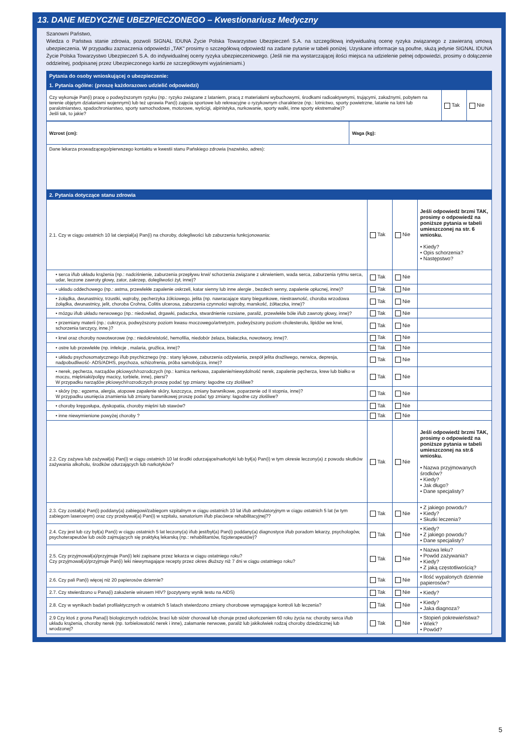13. DANE MEDYCZNE UBEZPIECZONEGO – Kwestionariusz Medyczny
Szanowni Państwo,
Wiedza o Państwa stanie zdrowia, pozwoli SIGNAL IDUNA Życie Polska Towarzystwo Ubezpieczeń S.A. na szczegółową indywidualną ocenę ryzyka związanego z zawieraną umową ubezpieczenia. W przypadku zaznaczenia odpowiedzi „TAK" prosimy o szczegółową odpowiedź na zadane pytanie w tabeli poniżej. Uzyskane informacje są poufne, służą jedynie SIGNAL IDUNA Życie Polska Towarzystwo Ubezpieczeń S.A. do indywidualnej oceny ryzyka ubezpieczeniowego. (Jeśli nie ma wystarczającej ilości miejsca na udzielenie pełnej odpowiedzi, prosimy o dołączenie oddzielnej, podpisanej przez Ubezpieczonego kartki ze szczegółowymi wyjaśnieniami.)
| Pytania do osoby wnioskującej o ubezpieczenie: | | |
| --- | --- | --- |
| 1. Pytania ogólne: (proszę każdorazowo udzielić odpowiedzi) | | |
| Czy wykonuje Pan(i) pracę o podwyższonym ryzyku (np.: ryzyko związane z lataniem, pracą z materiałami wybuchowymi, środkami radioaktywnymi, trującymi, zakaźnymi, pobytem na terenie objętym działaniami wojennymi) lub też uprawia Pan(i) zajęcia sportowe lub rekreacyjne o ryzykownym charakterze (np.: lotnictwo, sporty powietrzne, latanie na lotni lub paralotniarstwo, spadochroniarstwo, sporty samochodowe, motorowe, wyścigi, alpinistyka, nurkowanie, sporty walki, inne sporty ekstremalne)? Jeśli tak, to jakie? | Tak | Nie |
| Wzrost (cm): | Waga (kg): |
| Dane lekarza prowadzącego/pierwszego kontaktu w kwestii stanu Pańskiego zdrowia (nazwisko, adres): | |
| 2. Pytania dotyczące stanu zdrowia | | | |
| --- | --- | --- | --- |
| 2.1. Czy w ciągu ostatnich 10 lat cierpiał(a) Pan(i) na choroby, dolegliwości lub zaburzenia funkcjonowania: | Tak | Nie | Jeśli odpowiedź brzmi TAK, prosimy o odpowiedź na poniższe pytania w tabeli umieszczonej na str. 6 wniosku. • Kiedy? • Opis schorzenia? • Następstwo? |
| • serca i/lub układu krążenia (np.: nadciśnienie, zaburzenia przepływu krwi/ schorzenia związane z ukrwieniem, wada serca, zaburzenia rytmu serca, udar, leczone zawroty głowy, zator, zakrzep, dolegliwości żył, inne)? | Tak | Nie | |
| • układu oddechowego (np.: astma, przewlekłe zapalenie oskrzeli, katar sienny lub inne alergie , bezdech senny, zapalenie opłucnej, inne)? | Tak | Nie | |
| • żołądka, dwunastnicy, trzustki, wątroby, pęcherzyka żółciowego, jelita (np. nawracające stany biegunkowe, niestrawność, choroba wrzodowa żołądka, dwunastnicy, jelit, choroba Crohna, Colitis ulcerosa, zaburzenia czynności wątroby, marskość, żółtaczka, inne)? | Tak | Nie | |
| • mózgu i/lub układu nerwowego (np.: niedowład, drgawki, padaczka, stwardnienie rozsiane, paraliż, przewlekłe bóle i/lub zawroty głowy, inne)? | Tak | Nie | |
| • przemiany materii (np.: cukrzyca, podwyższony poziom kwasu moczowego/artretyzm, podwyższony poziom cholesterolu, lipidów we krwi, schorzenia tarczycy, inne.)? | Tak | Nie | |
| • krwi oraz choroby nowotworowe (np.: niedokrwistość, hemofilia, niedobór żelaza, białaczka, nowotwory, inne)?. | Tak | Nie | |
| • ostre lub przewlekłe (np. infekcje , malaria, gruźlica, inne)? | Tak | Nie | |
| • układu psychosomatycznego i/lub psychicznego (np.: stany lękowe, zaburzenia odżywiania, zespół jelita drażliwego, nerwica, depresja, nadpobudliwość- ADS/ADHS, psychoza, schizofrenia, próba samobójcza, inne)? | Tak | Nie | |
| • nerek, pęcherza, narządów płciowych/rozrodczych (np.: kamica nerkowa, zapalenie/niewydolność nerek, zapalenie pęcherza, krew lub białko w moczu, mięśniaki/polipy macicy, torbiele, inne), piersi? W przypadku narządów płciowych/rozrodczych proszę podać typ zmiany: łagodne czy złośliwe? | Tak | Nie | |
| • skóry (np.: egzema, alergia, atopowe zapalenie skóry, łuszczyca, zmiany barwnikowe, poparzenie od II stopnia, inne)? W przypadku usunięcia znamienia lub zmiany barwnikowej proszę podać typ zmiany: łagodne czy złośliwe? | Tak | Nie | |
| • choroby kręgosłupa, dyskopatia, choroby mięśni lub stawów? | Tak | Nie | |
| • inne niewymienione powyżej choroby ? | Tak | Nie | |
| 2.2. Czy zażywa lub zażywał(a) Pan(i) w ciągu ostatnich 10 lat środki odurzające/narkotyki lub był(a) Pan(i) w tym okresie leczony(a) z powodu skutków zażywania alkoholu, środków odurzających lub narkotyków? | Tak | Nie | Jeśli odpowiedź brzmi TAK, prosimy o odpowiedź na poniższe pytania w tabeli umieszczonej na str.6 wniosku. • Nazwa przyjmowanych środków? • Kiedy? • Jak długo? • Dane specjalisty? |
| 2.3. Czy został(a) Pan(i) poddany(a) zabiegowi/zabiegom szpitalnym w ciągu ostatnich 10 lat i/lub ambulatoryjnym w ciągu ostatnich 5 lat (w tym zabiegom laserowym) oraz czy przebywał(a) Pan(i) w szpitalu, sanatorium i/lub placówce rehabilitacyjnej?? | Tak | Nie | • Z jakiego powodu? • Kiedy? • Skutki leczenia? |
| 2.4. Czy jest lub czy był(a) Pan(i) w ciągu ostatnich 5 lat leczony(a) i/lub jest/był(a) Pan(i) poddany(a) diagnostyce i/lub poradom lekarzy, psychologów, psychoterapeutów lub osób zajmujących się praktyką lekarską (np.: rehabilitantów, fizjoterapeutów)? | Tak | Nie | • Kiedy? • Z jakiego powodu? • Dane specjalisty? |
| 2.5. Czy przyjmował(a)/przyjmuje Pan(i) leki zapisane przez lekarza w ciągu ostatniego roku? Czy przyjmował(a)/przyjmuje Pan(i) leki niewymagające recepty przez okres dłuższy niż 7 dni w ciągu ostatniego roku? | Tak | Nie | • Nazwa leku? • Powód zażywania? • Kiedy? • Z jaką częstotliwością? |
| 2.6. Czy pali Pan(i) więcej niż 20 papierosów dziennie? | Tak | Nie | • Ilość wypalonych dziennie papierosów? |
| 2.7. Czy stwierdzono u Pana(i) zakażenie wirusem HIV? (pozytywny wynik testu na AIDS) | Tak | Nie | • Kiedy? |
| 2.8. Czy w wynikach badań profilaktycznych w ostatnich 5 latach stwierdzono zmiany chorobowe wymagające kontroli lub leczenia? | Tak | Nie | • Kiedy? • Jaka diagnoza? |
| 2.9 Czy ktoś z grona Pana(i) biologicznych rodziców, braci lub sióstr chorował lub choruje przed ukończeniem 60 roku życia na: choroby serca i/lub układu krążenia, choroby nerek (np. torbielowatość nerek i inne), załamanie nerwowe, paraliż lub jakikolwiek rodzaj choroby dziedzicznej lub wrodzonej? | Tak | Nie | • Stopień pokrewieństwa? • Wiek? • Powód? |
5